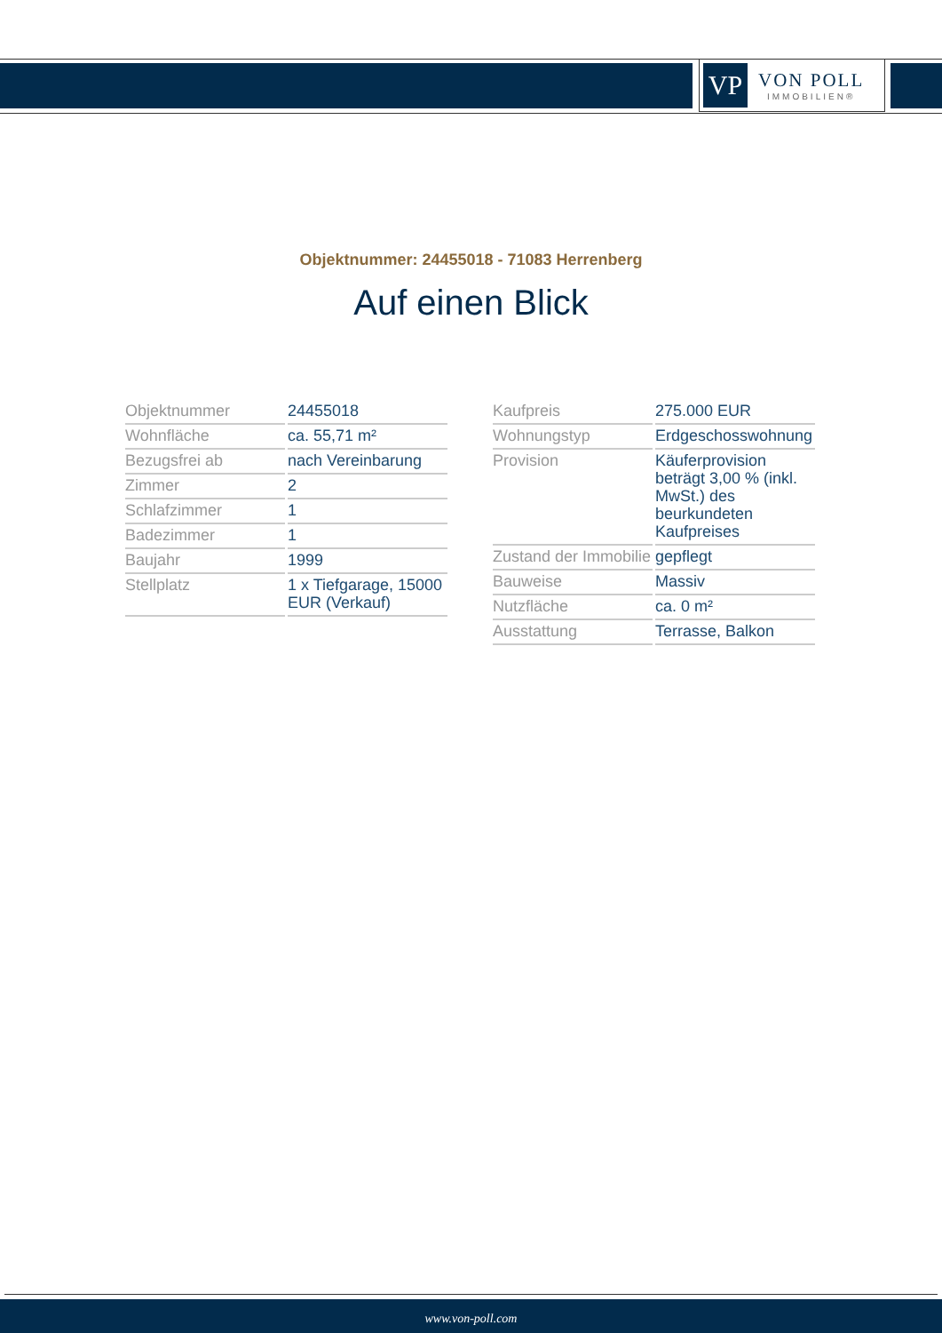VP
VON POLL
IMMOBILIEN®
Objektnummer: 24455018 - 71083 Herrenberg
Auf einen Blick
| Objektnummer | 24455018 |
| Wohnfläche | ca. 55,71 m² |
| Bezugsfrei ab | nach Vereinbarung |
| Zimmer | 2 |
| Schlafzimmer | 1 |
| Badezimmer | 1 |
| Baujahr | 1999 |
| Stellplatz | 1 x Tiefgarage, 15000 EUR (Verkauf) |
| Kaufpreis | 275.000 EUR |
| Wohnungstyp | Erdgeschosswohnung |
| Provision | Käuferprovision beträgt 3,00 % (inkl. MwSt.) des beurkundeten Kaufpreises |
| Zustand der Immobilie | gepflegt |
| Bauweise | Massiv |
| Nutzfläche | ca. 0 m² |
| Ausstattung | Terrasse, Balkon |
www.von-poll.com